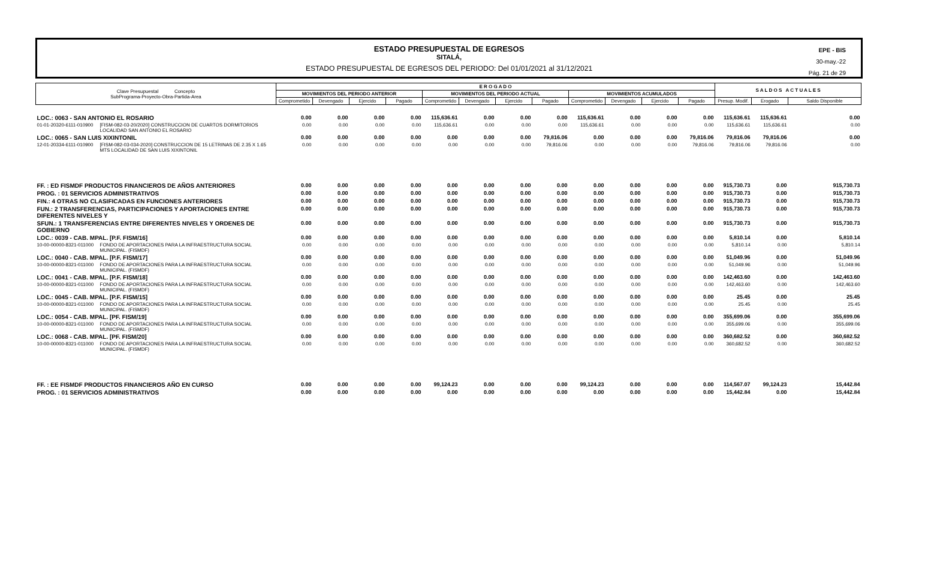ESTADO PRESUPUESTAL DE EGRESOS
SITALÁ,
ESTADO PRESUPUESTAL DE EGRESOS DEL PERIODO: Del 01/01/2021 al 31/12/2021
EPE - BIS
30-may.-22
Pág. 21 de 29
| Clave Presupuestal Concepto SubPrograma-Proyecto-Obra-Partida-Area | | E R O G A D O | | | | | | | | | | | | S A L D O S A C T U A L E S | | |
| --- | --- | --- | --- | --- | --- | --- | --- | --- | --- | --- | --- | --- | --- | --- | --- | --- |
| | | MOVIMIENTOS DEL PERIODO ANTERIOR | | | | MOVIMIENTOS DEL PERIODO ACTUAL | | | | MOVIMIENTOS ACUMULADOS | | | | | | |
| | | Comprometido | Devengado | Ejercido | Pagado | Comprometido | Devengado | Ejercido | Pagado | Comprometido | Devengado | Ejercido | Pagado | Presup. Modif. | Erogado | Saldo Disponible |
| LOC.: 0063 - SAN ANTONIO EL ROSARIO | | 0.00 | 0.00 | 0.00 | 0.00 | 115,636.61 | 0.00 | 0.00 | 0.00 | 115,636.61 | 0.00 | 0.00 | 0.00 | 115,636.61 | 115,636.61 | 0.00 |
| 01-01-20320-6111-010900 | [FISM-082-03-20/2020] CONSTRUCCION DE CUARTOS DORMITORIOS LOCALIDAD SAN ANTONIO EL ROSARIO | 0.00 | 0.00 | 0.00 | 0.00 | 115,636.61 | 0.00 | 0.00 | 0.00 | 115,636.61 | 0.00 | 0.00 | 0.00 | 115,636.61 | 115,636.61 | 0.00 |
| LOC.: 0065 - SAN LUIS XIXINTONIL | | 0.00 | 0.00 | 0.00 | 0.00 | 0.00 | 0.00 | 0.00 | 79,816.06 | 0.00 | 0.00 | 0.00 | 79,816.06 | 79,816.06 | 79,816.06 | 0.00 |
| 12-01-20334-6111-010900 | [FISM-082-03-034-2020] CONSTRUCCION DE 15 LETRINAS DE 2.35 X 1.65 MTS LOCALIDAD DE SAN LUIS XIXINTONIL | 0.00 | 0.00 | 0.00 | 0.00 | 0.00 | 0.00 | 0.00 | 79,816.06 | 0.00 | 0.00 | 0.00 | 79,816.06 | 79,816.06 | 79,816.06 | 0.00 |
| FF. : ED FISMDF PRODUCTOS FINANCIEROS DE AÑOS ANTERIORES | | 0.00 | 0.00 | 0.00 | 0.00 | 0.00 | 0.00 | 0.00 | 0.00 | 0.00 | 0.00 | 0.00 | 0.00 | 915,730.73 | 0.00 | 915,730.73 |
| PROG. : 01 SERVICIOS ADMINISTRATIVOS | | 0.00 | 0.00 | 0.00 | 0.00 | 0.00 | 0.00 | 0.00 | 0.00 | 0.00 | 0.00 | 0.00 | 0.00 | 915,730.73 | 0.00 | 915,730.73 |
| FIN.: 4 OTRAS NO CLASIFICADAS EN FUNCIONES ANTERIORES | | 0.00 | 0.00 | 0.00 | 0.00 | 0.00 | 0.00 | 0.00 | 0.00 | 0.00 | 0.00 | 0.00 | 0.00 | 915,730.73 | 0.00 | 915,730.73 |
| FUN.: 2 TRANSFERENCIAS, PARTICIPACIONES Y APORTACIONES ENTRE DIFERENTES NIVELES Y | | 0.00 | 0.00 | 0.00 | 0.00 | 0.00 | 0.00 | 0.00 | 0.00 | 0.00 | 0.00 | 0.00 | 0.00 | 915,730.73 | 0.00 | 915,730.73 |
| SFUN.: 1 TRANSFERENCIAS ENTRE DIFERENTES NIVELES Y ORDENES DE GOBIERNO | | 0.00 | 0.00 | 0.00 | 0.00 | 0.00 | 0.00 | 0.00 | 0.00 | 0.00 | 0.00 | 0.00 | 0.00 | 915,730.73 | 0.00 | 915,730.73 |
| LOC.: 0039 - CAB. MPAL. [P.F. FISM/16] | | 0.00 | 0.00 | 0.00 | 0.00 | 0.00 | 0.00 | 0.00 | 0.00 | 0.00 | 0.00 | 0.00 | 0.00 | 5,810.14 | 0.00 | 5,810.14 |
| 10-00-00000-8321-011000 | FONDO DE APORTACIONES PARA LA INFRAESTRUCTURA SOCIAL MUNICIPAL. (FISMDF) | 0.00 | 0.00 | 0.00 | 0.00 | 0.00 | 0.00 | 0.00 | 0.00 | 0.00 | 0.00 | 0.00 | 0.00 | 5,810.14 | 0.00 | 5,810.14 |
| LOC.: 0040 - CAB. MPAL. [P.F. FISM/17] | | 0.00 | 0.00 | 0.00 | 0.00 | 0.00 | 0.00 | 0.00 | 0.00 | 0.00 | 0.00 | 0.00 | 0.00 | 51,049.96 | 0.00 | 51,049.96 |
| 10-00-00000-8321-011000 | FONDO DE APORTACIONES PARA LA INFRAESTRUCTURA SOCIAL MUNICIPAL. (FISMDF) | 0.00 | 0.00 | 0.00 | 0.00 | 0.00 | 0.00 | 0.00 | 0.00 | 0.00 | 0.00 | 0.00 | 0.00 | 51,049.96 | 0.00 | 51,049.96 |
| LOC.: 0041 - CAB. MPAL. [P.F. FISM/18] | | 0.00 | 0.00 | 0.00 | 0.00 | 0.00 | 0.00 | 0.00 | 0.00 | 0.00 | 0.00 | 0.00 | 0.00 | 142,463.60 | 0.00 | 142,463.60 |
| 10-00-00000-8321-011000 | FONDO DE APORTACIONES PARA LA INFRAESTRUCTURA SOCIAL MUNICIPAL. (FISMDF) | 0.00 | 0.00 | 0.00 | 0.00 | 0.00 | 0.00 | 0.00 | 0.00 | 0.00 | 0.00 | 0.00 | 0.00 | 142,463.60 | 0.00 | 142,463.60 |
| LOC.: 0045 - CAB. MPAL. [P.F. FISM/15] | | 0.00 | 0.00 | 0.00 | 0.00 | 0.00 | 0.00 | 0.00 | 0.00 | 0.00 | 0.00 | 0.00 | 0.00 | 25.45 | 0.00 | 25.45 |
| 10-00-00000-8321-011000 | FONDO DE APORTACIONES PARA LA INFRAESTRUCTURA SOCIAL MUNICIPAL. (FISMDF) | 0.00 | 0.00 | 0.00 | 0.00 | 0.00 | 0.00 | 0.00 | 0.00 | 0.00 | 0.00 | 0.00 | 0.00 | 25.45 | 0.00 | 25.45 |
| LOC.: 0054 - CAB. MPAL. [PF. FISM/19] | | 0.00 | 0.00 | 0.00 | 0.00 | 0.00 | 0.00 | 0.00 | 0.00 | 0.00 | 0.00 | 0.00 | 0.00 | 355,699.06 | 0.00 | 355,699.06 |
| 10-00-00000-8321-011000 | FONDO DE APORTACIONES PARA LA INFRAESTRUCTURA SOCIAL MUNICIPAL. (FISMDF) | 0.00 | 0.00 | 0.00 | 0.00 | 0.00 | 0.00 | 0.00 | 0.00 | 0.00 | 0.00 | 0.00 | 0.00 | 355,699.06 | 0.00 | 355,699.06 |
| LOC.: 0068 - CAB. MPAL. [PF. FISM/20] | | 0.00 | 0.00 | 0.00 | 0.00 | 0.00 | 0.00 | 0.00 | 0.00 | 0.00 | 0.00 | 0.00 | 0.00 | 360,682.52 | 0.00 | 360,682.52 |
| 10-00-00000-8321-011000 | FONDO DE APORTACIONES PARA LA INFRAESTRUCTURA SOCIAL MUNICIPAL. (FISMDF) | 0.00 | 0.00 | 0.00 | 0.00 | 0.00 | 0.00 | 0.00 | 0.00 | 0.00 | 0.00 | 0.00 | 0.00 | 360,682.52 | 0.00 | 360,682.52 |
| FF. : EE FISMDF PRODUCTOS FINANCIEROS AÑO EN CURSO | | 0.00 | 0.00 | 0.00 | 0.00 | 99,124.23 | 0.00 | 0.00 | 0.00 | 99,124.23 | 0.00 | 0.00 | 0.00 | 114,567.07 | 99,124.23 | 15,442.84 |
| PROG. : 01 SERVICIOS ADMINISTRATIVOS | | 0.00 | 0.00 | 0.00 | 0.00 | 0.00 | 0.00 | 0.00 | 0.00 | 0.00 | 0.00 | 0.00 | 0.00 | 15,442.84 | 0.00 | 15,442.84 |